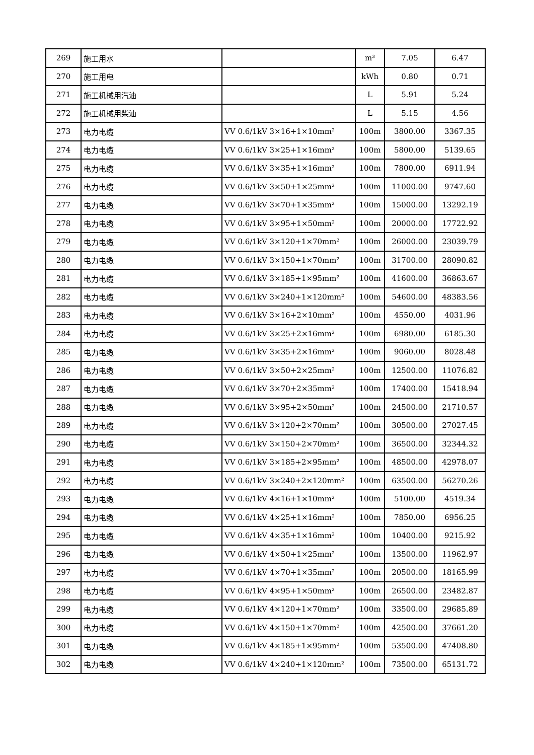| 269 | 施工用水 | | m³ | 7.05 | 6.47 |
| 270 | 施工用电 | | kWh | 0.80 | 0.71 |
| 271 | 施工机械用汽油 | | L | 5.91 | 5.24 |
| 272 | 施工机械用柴油 | | L | 5.15 | 4.56 |
| 273 | 电力电缆 | VV 0.6/1kV 3×16+1×10mm² | 100m | 3800.00 | 3367.35 |
| 274 | 电力电缆 | VV 0.6/1kV 3×25+1×16mm² | 100m | 5800.00 | 5139.65 |
| 275 | 电力电缆 | VV 0.6/1kV 3×35+1×16mm² | 100m | 7800.00 | 6911.94 |
| 276 | 电力电缆 | VV 0.6/1kV 3×50+1×25mm² | 100m | 11000.00 | 9747.60 |
| 277 | 电力电缆 | VV 0.6/1kV 3×70+1×35mm² | 100m | 15000.00 | 13292.19 |
| 278 | 电力电缆 | VV 0.6/1kV 3×95+1×50mm² | 100m | 20000.00 | 17722.92 |
| 279 | 电力电缆 | VV 0.6/1kV 3×120+1×70mm² | 100m | 26000.00 | 23039.79 |
| 280 | 电力电缆 | VV 0.6/1kV 3×150+1×70mm² | 100m | 31700.00 | 28090.82 |
| 281 | 电力电缆 | VV 0.6/1kV 3×185+1×95mm² | 100m | 41600.00 | 36863.67 |
| 282 | 电力电缆 | VV 0.6/1kV 3×240+1×120mm² | 100m | 54600.00 | 48383.56 |
| 283 | 电力电缆 | VV 0.6/1kV 3×16+2×10mm² | 100m | 4550.00 | 4031.96 |
| 284 | 电力电缆 | VV 0.6/1kV 3×25+2×16mm² | 100m | 6980.00 | 6185.30 |
| 285 | 电力电缆 | VV 0.6/1kV 3×35+2×16mm² | 100m | 9060.00 | 8028.48 |
| 286 | 电力电缆 | VV 0.6/1kV 3×50+2×25mm² | 100m | 12500.00 | 11076.82 |
| 287 | 电力电缆 | VV 0.6/1kV 3×70+2×35mm² | 100m | 17400.00 | 15418.94 |
| 288 | 电力电缆 | VV 0.6/1kV 3×95+2×50mm² | 100m | 24500.00 | 21710.57 |
| 289 | 电力电缆 | VV 0.6/1kV 3×120+2×70mm² | 100m | 30500.00 | 27027.45 |
| 290 | 电力电缆 | VV 0.6/1kV 3×150+2×70mm² | 100m | 36500.00 | 32344.32 |
| 291 | 电力电缆 | VV 0.6/1kV 3×185+2×95mm² | 100m | 48500.00 | 42978.07 |
| 292 | 电力电缆 | VV 0.6/1kV 3×240+2×120mm² | 100m | 63500.00 | 56270.26 |
| 293 | 电力电缆 | VV 0.6/1kV 4×16+1×10mm² | 100m | 5100.00 | 4519.34 |
| 294 | 电力电缆 | VV 0.6/1kV 4×25+1×16mm² | 100m | 7850.00 | 6956.25 |
| 295 | 电力电缆 | VV 0.6/1kV 4×35+1×16mm² | 100m | 10400.00 | 9215.92 |
| 296 | 电力电缆 | VV 0.6/1kV 4×50+1×25mm² | 100m | 13500.00 | 11962.97 |
| 297 | 电力电缆 | VV 0.6/1kV 4×70+1×35mm² | 100m | 20500.00 | 18165.99 |
| 298 | 电力电缆 | VV 0.6/1kV 4×95+1×50mm² | 100m | 26500.00 | 23482.87 |
| 299 | 电力电缆 | VV 0.6/1kV 4×120+1×70mm² | 100m | 33500.00 | 29685.89 |
| 300 | 电力电缆 | VV 0.6/1kV 4×150+1×70mm² | 100m | 42500.00 | 37661.20 |
| 301 | 电力电缆 | VV 0.6/1kV 4×185+1×95mm² | 100m | 53500.00 | 47408.80 |
| 302 | 电力电缆 | VV 0.6/1kV 4×240+1×120mm² | 100m | 73500.00 | 65131.72 |